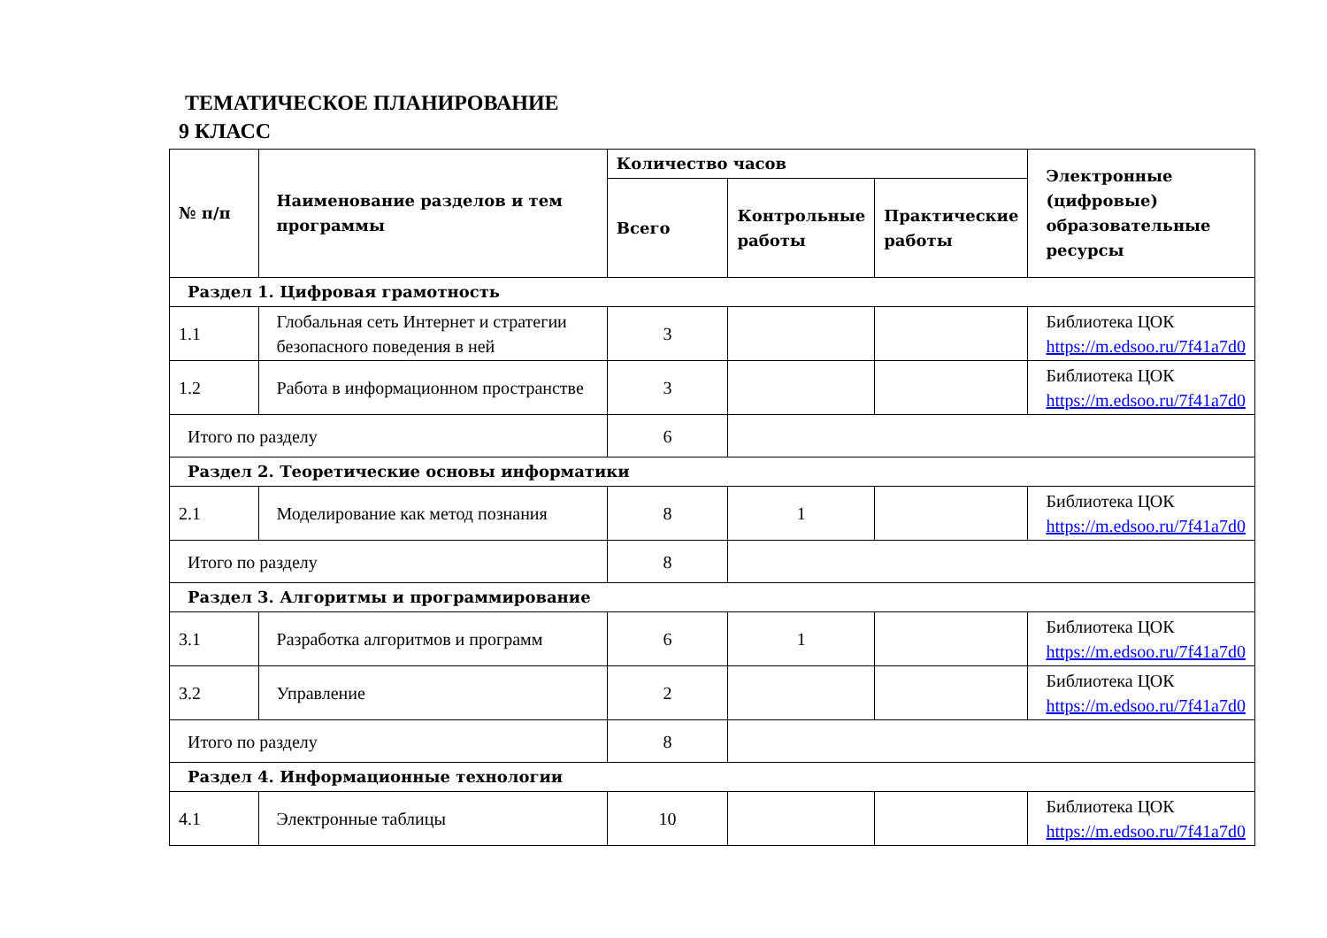ТЕМАТИЧЕСКОЕ ПЛАНИРОВАНИЕ
9 КЛАСС
| № п/п | Наименование разделов и тем программы | Количество часов | | | Электронные (цифровые) образовательные ресурсы |
| --- | --- | --- | --- | --- | --- |
| | | Всего | Контрольные работы | Практические работы | |
| Раздел 1. Цифровая грамотность | | | | | |
| 1.1 | Глобальная сеть Интернет и стратегии безопасного поведения в ней | 3 | | | Библиотека ЦОК https://m.edsoo.ru/7f41a7d0 |
| 1.2 | Работа в информационном пространстве | 3 | | | Библиотека ЦОК https://m.edsoo.ru/7f41a7d0 |
| Итого по разделу | | 6 | | | |
| Раздел 2. Теоретические основы информатики | | | | | |
| 2.1 | Моделирование как метод познания | 8 | 1 | | Библиотека ЦОК https://m.edsoo.ru/7f41a7d0 |
| Итого по разделу | | 8 | | | |
| Раздел 3. Алгоритмы и программирование | | | | | |
| 3.1 | Разработка алгоритмов и программ | 6 | 1 | | Библиотека ЦОК https://m.edsoo.ru/7f41a7d0 |
| 3.2 | Управление | 2 | | | Библиотека ЦОК https://m.edsoo.ru/7f41a7d0 |
| Итого по разделу | | 8 | | | |
| Раздел 4. Информационные технологии | | | | | |
| 4.1 | Электронные таблицы | 10 | | | Библиотека ЦОК https://m.edsoo.ru/7f41a7d0 |